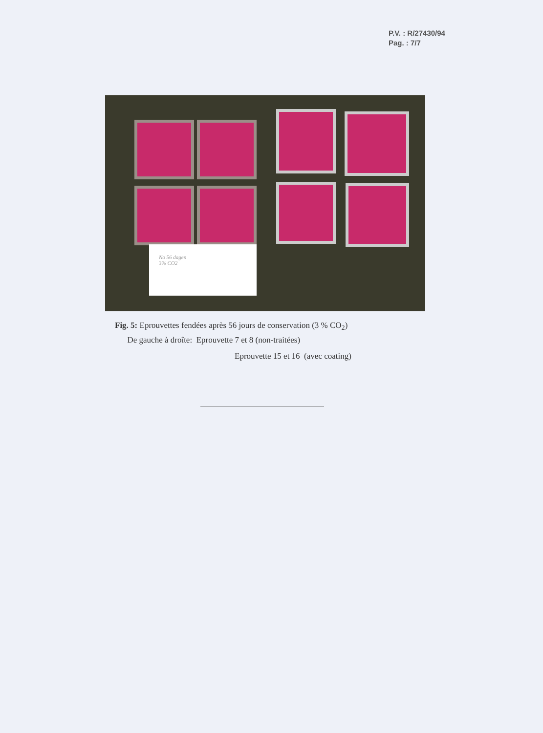P.V. : R/27430/94
Pag. : 7/7
No 56 dagen
3% CO2
Fig. 5: Eprouvettes fendées après 56 jours de conservation (3 % CO<sub>2</sub>)
De gauche à droîte: Eprouvette 7 et 8 (non-traitées)
Eprouvette 15 et 16 (avec coating)